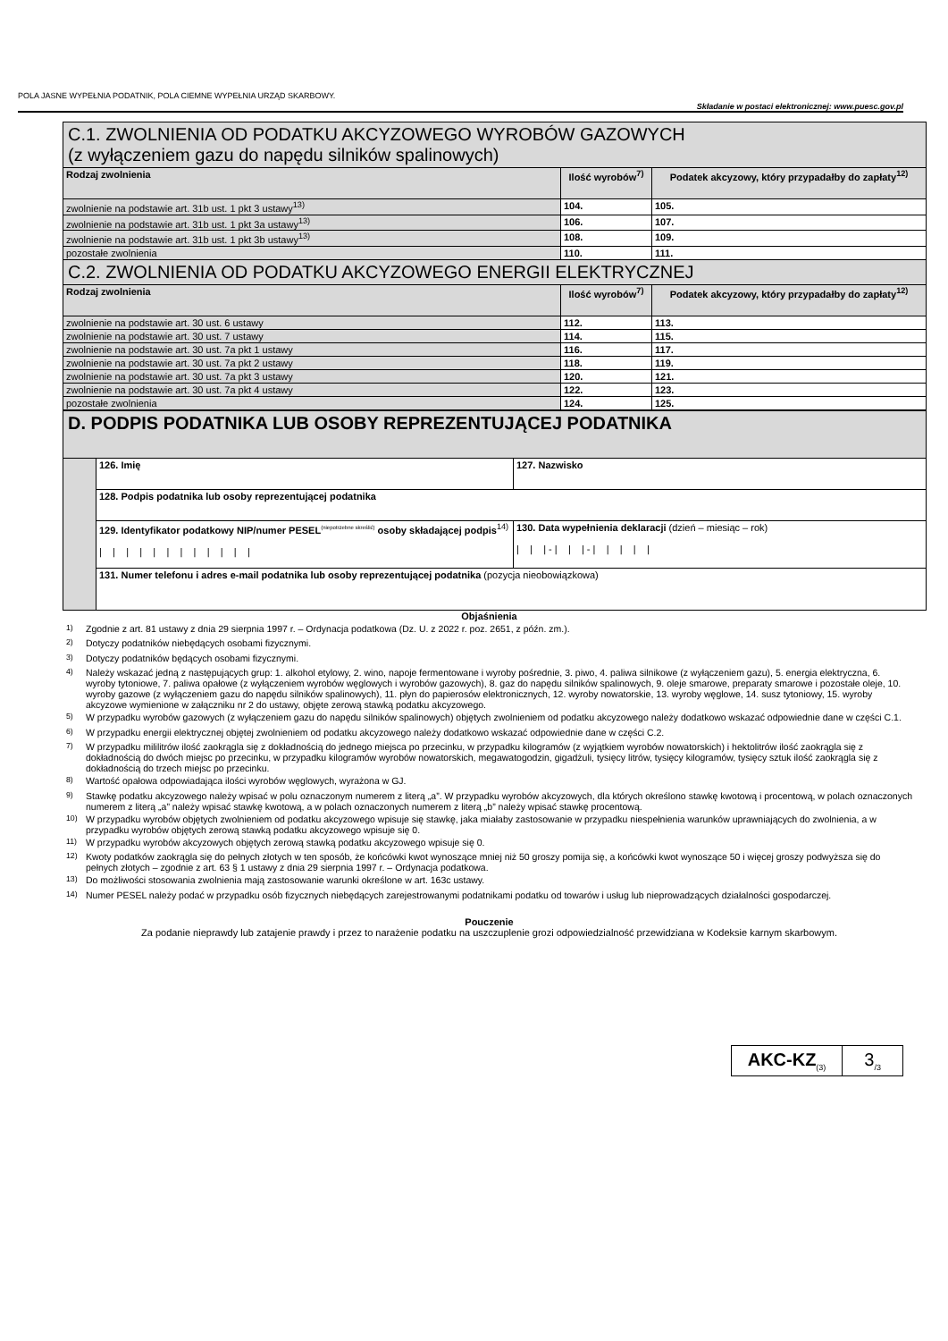POLA JASNE WYPEŁNIA PODATNIK, POLA CIEMNE WYPEŁNIA URZĄD SKARBOWY.
Składanie w postaci elektronicznej: www.puesc.gov.pl
| C.1. ZWOLNIENIA OD PODATKU AKCYZOWEGO WYROBÓW GAZOWYCH (z wyłączeniem gazu do napędu silników spalinowych) | | |
| Rodzaj zwolnienia | Ilość wyrobów<sup>7)</sup> | Podatek akcyzowy, który przypadałby do zapłaty<sup>12)</sup> |
| zwolnienie na podstawie art. 31b ust. 1 pkt 3 ustawy<sup>13)</sup> | 104. | 105. |
| zwolnienie na podstawie art. 31b ust. 1 pkt 3a ustawy<sup>13)</sup> | 106. | 107. |
| zwolnienie na podstawie art. 31b ust. 1 pkt 3b ustawy<sup>13)</sup> | 108. | 109. |
| pozostałe zwolnienia | 110. | 111. |
| C.2. ZWOLNIENIA OD PODATKU AKCYZOWEGO ENERGII ELEKTRYCZNEJ | | |
| Rodzaj zwolnienia | Ilość wyrobów<sup>7)</sup> | Podatek akcyzowy, który przypadałby do zapłaty<sup>12)</sup> |
| zwolnienie na podstawie art. 30 ust. 6 ustawy | 112. | 113. |
| zwolnienie na podstawie art. 30 ust. 7 ustawy | 114. | 115. |
| zwolnienie na podstawie art. 30 ust. 7a pkt 1 ustawy | 116. | 117. |
| zwolnienie na podstawie art. 30 ust. 7a pkt 2 ustawy | 118. | 119. |
| zwolnienie na podstawie art. 30 ust. 7a pkt 3 ustawy | 120. | 121. |
| zwolnienie na podstawie art. 30 ust. 7a pkt 4 ustawy | 122. | 123. |
| pozostałe zwolnienia | 124. | 125. |
| D. PODPIS PODATNIKA LUB OSOBY REPREZENTUJĄCEJ PODATNIKA | | |
| | 126. Imię | 127. Nazwisko |
| | 128. Podpis podatnika lub osoby reprezentującej podatnika | |
| | 129. Identyfikator podatkowy NIP/numer PESEL<sup>(niepotrzebne skreślić)</sup> osoby składającej podpis<sup>14)</sup> / / / / / / / / / / / / | 130. Data wypełnienia deklaracji (dzień – miesiąc – rok) / / / - / / / - / / / / / |
| | 131. Numer telefonu i adres e-mail podatnika lub osoby reprezentującej podatnika (pozycja nieobowiązkowa) | |
Objaśnienia
<sup>1)</sup> Zgodnie z art. 81 ustawy z dnia 29 sierpnia 1997 r. – Ordynacja podatkowa (Dz. U. z 2022 r. poz. 2651, z późn. zm.).
<sup>2)</sup> Dotyczy podatników niebędących osobami fizycznymi.
<sup>3)</sup> Dotyczy podatników będących osobami fizycznymi.
<sup>4)</sup> Należy wskazać jedną z następujących grup: 1. alkohol etylowy, 2. wino, napoje fermentowane i wyroby pośrednie, 3. piwo, 4. paliwa silnikowe (z wyłączeniem gazu), 5. energia elektryczna, 6. wyroby tytoniowe, 7. paliwa opałowe (z wyłączeniem wyrobów węglowych i wyrobów gazowych), 8. gaz do napędu silników spalinowych, 9. oleje smarowe, preparaty smarowe i pozostałe oleje, 10. wyroby gazowe (z wyłączeniem gazu do napędu silników spalinowych), 11. płyn do papierosów elektronicznych, 12. wyroby nowatorskie, 13. wyroby węglowe, 14. susz tytoniowy, 15. wyroby akcyzowe wymienione w załączniku nr 2 do ustawy, objęte zerową stawką podatku akcyzowego.
<sup>5)</sup> W przypadku wyrobów gazowych (z wyłączeniem gazu do napędu silników spalinowych) objętych zwolnieniem od podatku akcyzowego należy dodatkowo wskazać odpowiednie dane w części C.1.
<sup>6)</sup> W przypadku energii elektrycznej objętej zwolnieniem od podatku akcyzowego należy dodatkowo wskazać odpowiednie dane w części C.2.
<sup>7)</sup> W przypadku mililitrów ilość zaokrągla się z dokładnością do jednego miejsca po przecinku, w przypadku kilogramów (z wyjątkiem wyrobów nowatorskich) i hektolitrów ilość zaokrągla się z dokładnością do dwóch miejsc po przecinku, w przypadku kilogramów wyrobów nowatorskich, megawatogodzin, gigadżuli, tysięcy litrów, tysięcy kilogramów, tysięcy sztuk ilość zaokrągla się z dokładnością do trzech miejsc po przecinku.
<sup>8)</sup> Wartość opałowa odpowiadająca ilości wyrobów węglowych, wyrażona w GJ.
<sup>9)</sup> Stawkę podatku akcyzowego należy wpisać w polu oznaczonym numerem z literą „a”. W przypadku wyrobów akcyzowych, dla których określono stawkę kwotową i procentową, w polach oznaczonych numerem z literą „a” należy wpisać stawkę kwotową, a w polach oznaczonych numerem z literą „b” należy wpisać stawkę procentową.
<sup>10)</sup> W przypadku wyrobów objętych zwolnieniem od podatku akcyzowego wpisuje się stawkę, jaka miałaby zastosowanie w przypadku niespełnienia warunków uprawniających do zwolnienia, a w przypadku wyrobów objętych zerową stawką podatku akcyzowego wpisuje się 0.
<sup>11)</sup> W przypadku wyrobów akcyzowych objętych zerową stawką podatku akcyzowego wpisuje się 0.
<sup>12)</sup> Kwoty podatków zaokrągla się do pełnych złotych w ten sposób, że końcówki kwot wynoszące mniej niż 50 groszy pomija się, a końcówki kwot wynoszące 50 i więcej groszy podwyższa się do pełnych złotych – zgodnie z art. 63 § 1 ustawy z dnia 29 sierpnia 1997 r. – Ordynacja podatkowa.
<sup>13)</sup> Do możliwości stosowania zwolnienia mają zastosowanie warunki określone w art. 163c ustawy.
<sup>14)</sup> Numer PESEL należy podać w przypadku osób fizycznych niebędących zarejestrowanymi podatnikami podatku od towarów i usług lub nieprowadzących działalności gospodarczej.
Pouczenie
Za podanie nieprawdy lub zatajenie prawdy i przez to narażenie podatku na uszczuplenie grozi odpowiedzialność przewidziana w Kodeksie karnym skarbowym.
AKC-KZ<sub>(3)</sub>
3<sub>/3</sub>